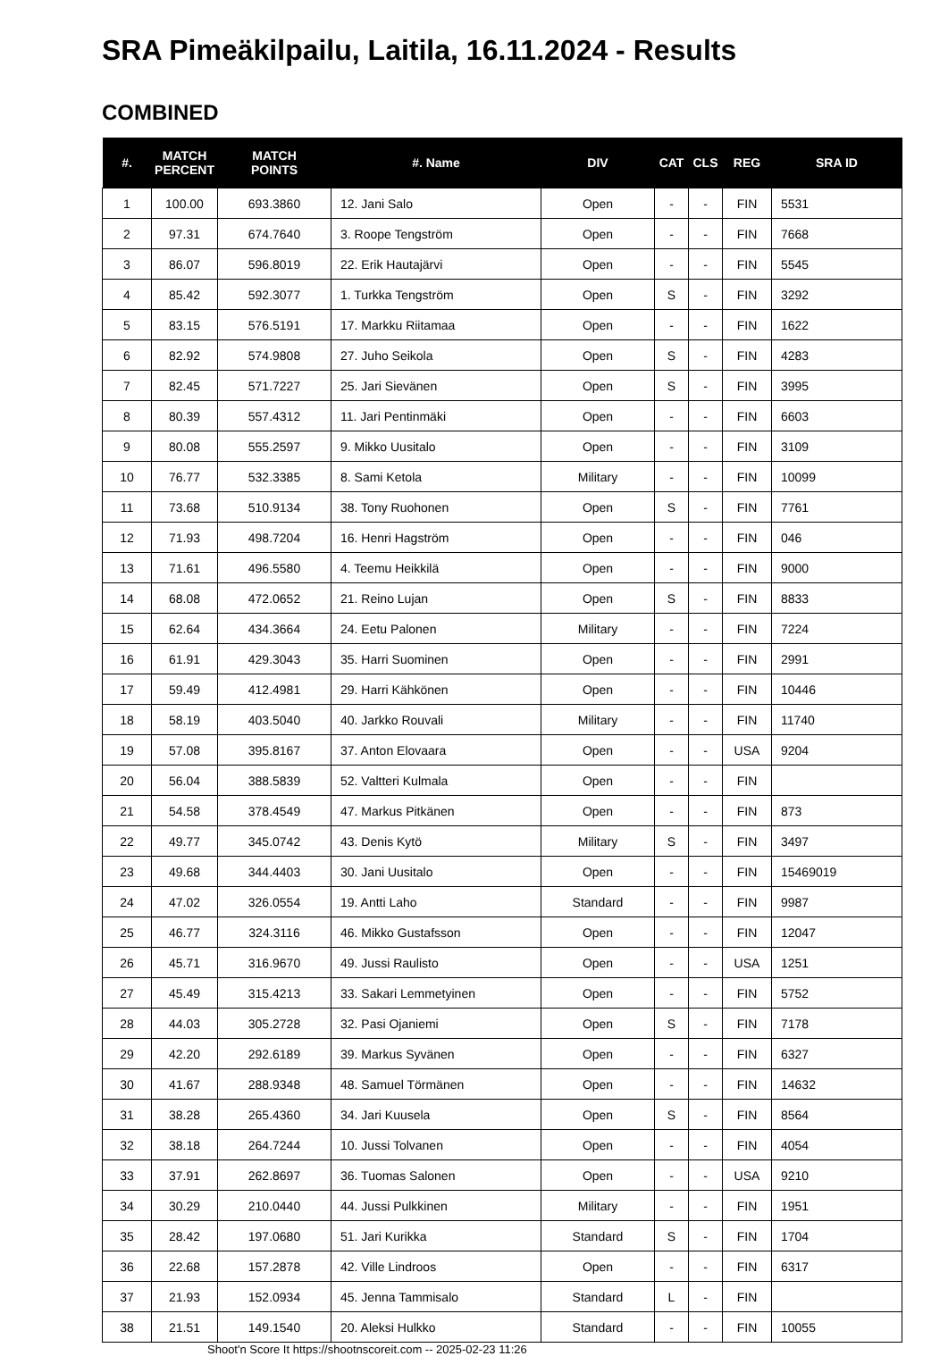SRA Pimeäkilpailu, Laitila, 16.11.2024 - Results
COMBINED
| #. | MATCH PERCENT | MATCH POINTS | #. Name | DIV | CAT | CLS | REG | SRA ID |
| --- | --- | --- | --- | --- | --- | --- | --- | --- |
| 1 | 100.00 | 693.3860 | 12. Jani Salo | Open | - | - | FIN | 5531 |
| 2 | 97.31 | 674.7640 | 3. Roope Tengström | Open | - | - | FIN | 7668 |
| 3 | 86.07 | 596.8019 | 22. Erik Hautajärvi | Open | - | - | FIN | 5545 |
| 4 | 85.42 | 592.3077 | 1. Turkka Tengström | Open | S | - | FIN | 3292 |
| 5 | 83.15 | 576.5191 | 17. Markku Riitamaa | Open | - | - | FIN | 1622 |
| 6 | 82.92 | 574.9808 | 27. Juho Seikola | Open | S | - | FIN | 4283 |
| 7 | 82.45 | 571.7227 | 25. Jari Sievänen | Open | S | - | FIN | 3995 |
| 8 | 80.39 | 557.4312 | 11. Jari Pentinmäki | Open | - | - | FIN | 6603 |
| 9 | 80.08 | 555.2597 | 9. Mikko Uusitalo | Open | - | - | FIN | 3109 |
| 10 | 76.77 | 532.3385 | 8. Sami Ketola | Military | - | - | FIN | 10099 |
| 11 | 73.68 | 510.9134 | 38. Tony Ruohonen | Open | S | - | FIN | 7761 |
| 12 | 71.93 | 498.7204 | 16. Henri Hagström | Open | - | - | FIN | 046 |
| 13 | 71.61 | 496.5580 | 4. Teemu Heikkilä | Open | - | - | FIN | 9000 |
| 14 | 68.08 | 472.0652 | 21. Reino Lujan | Open | S | - | FIN | 8833 |
| 15 | 62.64 | 434.3664 | 24. Eetu Palonen | Military | - | - | FIN | 7224 |
| 16 | 61.91 | 429.3043 | 35. Harri Suominen | Open | - | - | FIN | 2991 |
| 17 | 59.49 | 412.4981 | 29. Harri Kähkönen | Open | - | - | FIN | 10446 |
| 18 | 58.19 | 403.5040 | 40. Jarkko Rouvali | Military | - | - | FIN | 11740 |
| 19 | 57.08 | 395.8167 | 37. Anton Elovaara | Open | - | - | USA | 9204 |
| 20 | 56.04 | 388.5839 | 52. Valtteri Kulmala | Open | - | - | FIN | |
| 21 | 54.58 | 378.4549 | 47. Markus Pitkänen | Open | - | - | FIN | 873 |
| 22 | 49.77 | 345.0742 | 43. Denis Kytö | Military | S | - | FIN | 3497 |
| 23 | 49.68 | 344.4403 | 30. Jani Uusitalo | Open | - | - | FIN | 15469019 |
| 24 | 47.02 | 326.0554 | 19. Antti Laho | Standard | - | - | FIN | 9987 |
| 25 | 46.77 | 324.3116 | 46. Mikko Gustafsson | Open | - | - | FIN | 12047 |
| 26 | 45.71 | 316.9670 | 49. Jussi Raulisto | Open | - | - | USA | 1251 |
| 27 | 45.49 | 315.4213 | 33. Sakari Lemmetyinen | Open | - | - | FIN | 5752 |
| 28 | 44.03 | 305.2728 | 32. Pasi Ojaniemi | Open | S | - | FIN | 7178 |
| 29 | 42.20 | 292.6189 | 39. Markus Syvänen | Open | - | - | FIN | 6327 |
| 30 | 41.67 | 288.9348 | 48. Samuel Törmänen | Open | - | - | FIN | 14632 |
| 31 | 38.28 | 265.4360 | 34. Jari Kuusela | Open | S | - | FIN | 8564 |
| 32 | 38.18 | 264.7244 | 10. Jussi Tolvanen | Open | - | - | FIN | 4054 |
| 33 | 37.91 | 262.8697 | 36. Tuomas Salonen | Open | - | - | USA | 9210 |
| 34 | 30.29 | 210.0440 | 44. Jussi Pulkkinen | Military | - | - | FIN | 1951 |
| 35 | 28.42 | 197.0680 | 51. Jari Kurikka | Standard | S | - | FIN | 1704 |
| 36 | 22.68 | 157.2878 | 42. Ville Lindroos | Open | - | - | FIN | 6317 |
| 37 | 21.93 | 152.0934 | 45. Jenna Tammisalo | Standard | L | - | FIN | |
| 38 | 21.51 | 149.1540 | 20. Aleksi Hulkko | Standard | - | - | FIN | 10055 |
Shoot'n Score It https://shootnscoreit.com -- 2025-02-23 11:26